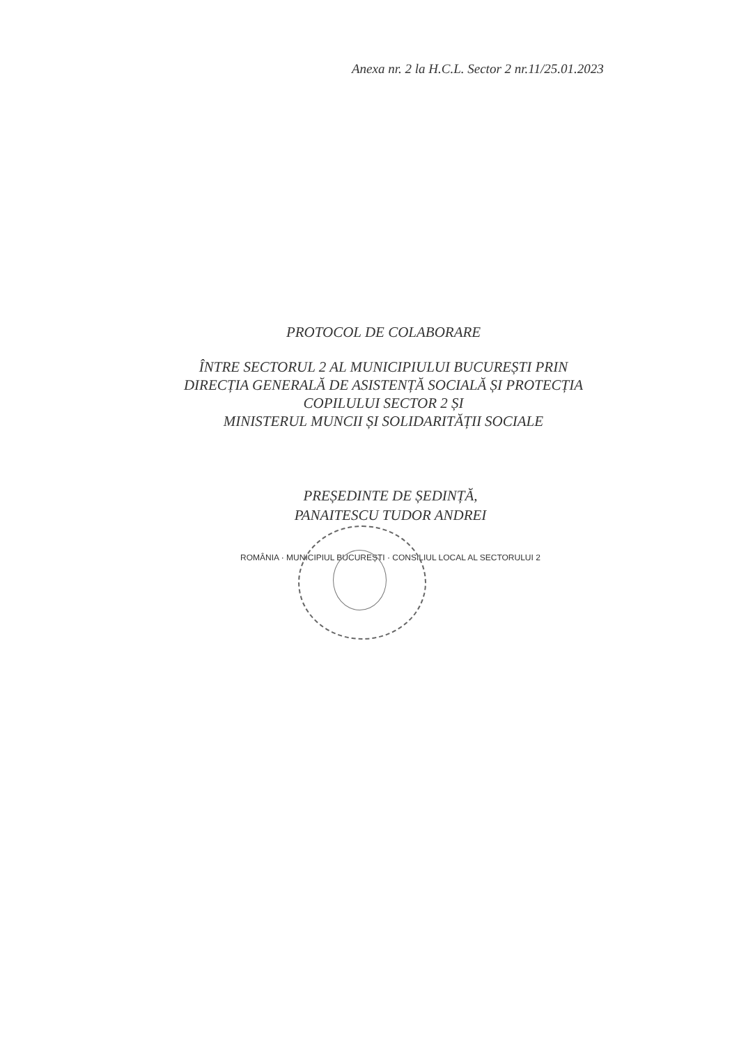Anexa nr. 2 la H.C.L. Sector 2 nr.11/25.01.2023
PROTOCOL DE COLABORARE
ÎNTRE SECTORUL 2 AL MUNICIPIULUI BUCUREȘTI PRIN
DIRECȚIA GENERALĂ DE ASISTENȚĂ SOCIALĂ ȘI PROTECȚIA
COPILULUI SECTOR 2 ȘI
MINISTERUL MUNCII ȘI SOLIDARITĂȚII SOCIALE
PREȘEDINTE DE ȘEDINȚĂ,
PANAITESCU TUDOR ANDREI
ROMÂNIA · MUNICIPIUL BUCUREȘTI · CONSILIUL LOCAL AL SECTORULUI 2